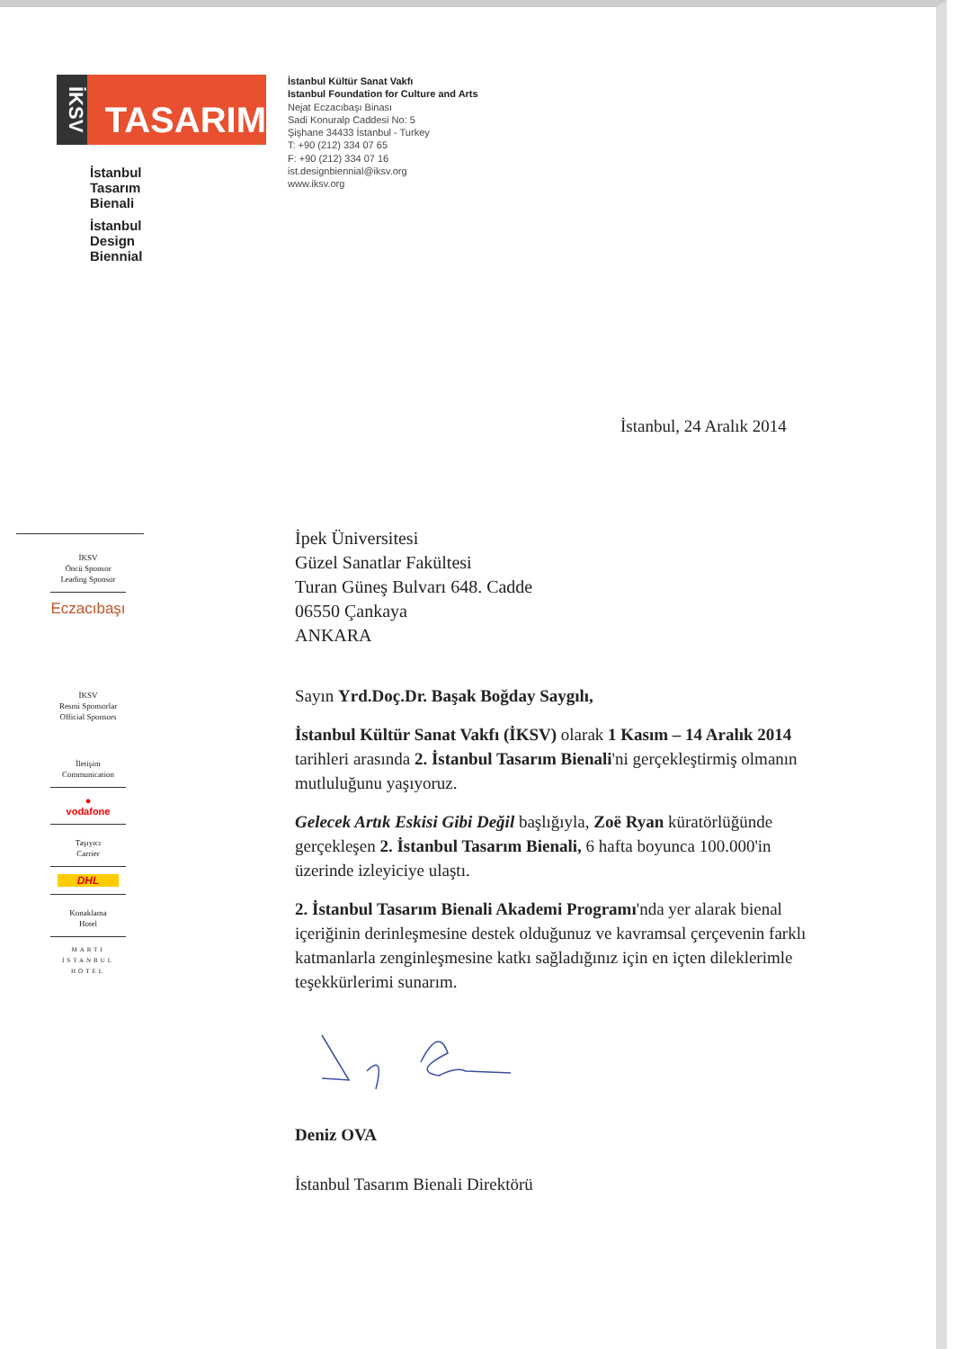İKSV
TASARIM
İstanbul
Tasarım
Bienali
İstanbul
Design
Biennial
İstanbul Kültür Sanat Vakfı
Istanbul Foundation for Culture and Arts
Nejat Eczacıbaşı Binası
Sadi Konuralp Caddesi No: 5
Şişhane 34433 İstanbul - Turkey
T: +90 (212) 334 07 65
F: +90 (212) 334 07 16
ist.designbiennial@iksv.org
www.iksv.org
İstanbul, 24 Aralık 2014
İKSV
Öncü Sponsor
Leading Sponsor
Eczacıbaşı
İKSV
Resmi Sponsorlar
Official Sponsors
İletişim
Communication
●
vodafone
Taşıyıcı
Carrier
DHL
Konaklama
Hotel
MARTI
İSTANBUL
HOTEL
İpek Üniversitesi
Güzel Sanatlar Fakültesi
Turan Güneş Bulvarı 648. Cadde
06550 Çankaya
ANKARA
Sayın Yrd.Doç.Dr. Başak Boğday Saygılı,
İstanbul Kültür Sanat Vakfı (İKSV) olarak 1 Kasım – 14 Aralık 2014 tarihleri arasında 2. İstanbul Tasarım Bienali'ni gerçekleştirmiş olmanın mutluluğunu yaşıyoruz.
Gelecek Artık Eskisi Gibi Değil başlığıyla, Zoë Ryan küratörlüğünde gerçekleşen 2. İstanbul Tasarım Bienali, 6 hafta boyunca 100.000'in üzerinde izleyiciye ulaştı.
2. İstanbul Tasarım Bienali Akademi Programı'nda yer alarak bienal içeriğinin derinleşmesine destek olduğunuz ve kavramsal çerçevenin farklı katmanlarla zenginleşmesine katkı sağladığınız için en içten dileklerimle teşekkürlerimi sunarım.
Deniz OVA
İstanbul Tasarım Bienali Direktörü